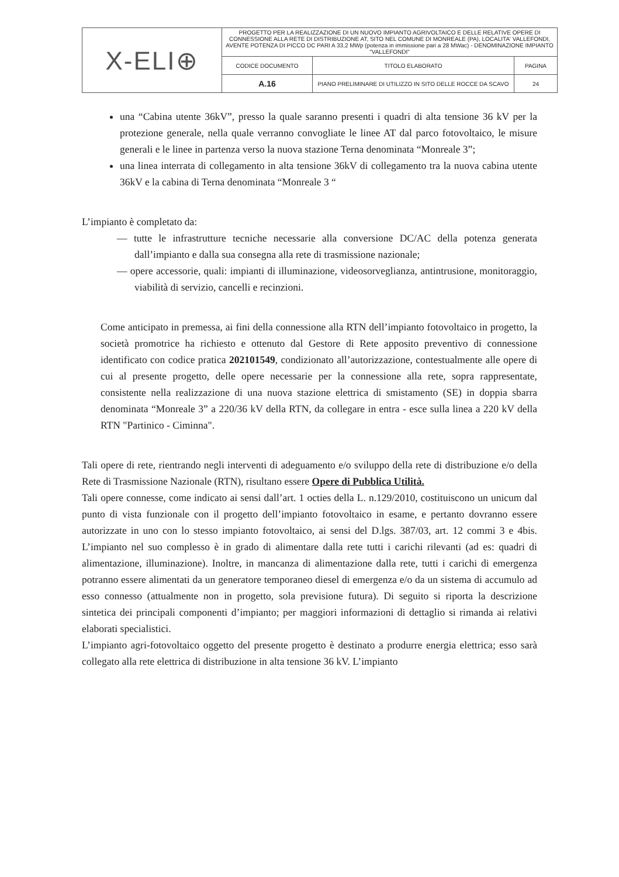| X-ELI⊕ | PROGETTO PER LA REALIZZAZIONE DI UN NUOVO IMPIANTO AGRIVOLTAICO E DELLE RELATIVE OPERE DI CONNESSIONE ALLA RETE DI DISTRIBUZIONE AT, SITO NEL COMUNE DI MONREALE (PA), LOCALITA' VALLEFONDI, AVENTE POTENZA DI PICCO DC PARI A 33,2 MWp (potenza in immissione pari a 28 MWac) - DENOMINAZIONE IMPIANTO "VALLEFONDI" | | |
| | CODICE DOCUMENTO | TITOLO ELABORATO | PAGINA |
| | A.16 | PIANO PRELIMINARE DI UTILIZZO IN SITO DELLE ROCCE DA SCAVO | 24 |
una “Cabina utente 36kV”, presso la quale saranno presenti i quadri di alta tensione 36 kV per la protezione generale, nella quale verranno convogliate le linee AT dal parco fotovoltaico, le misure generali e le linee in partenza verso la nuova stazione Terna denominata “Monreale 3”;
una linea interrata di collegamento in alta tensione 36kV di collegamento tra la nuova cabina utente 36kV e la cabina di Terna denominata “Monreale 3 “
L’impianto è completato da:
— tutte le infrastrutture tecniche necessarie alla conversione DC/AC della potenza generata dall’impianto e dalla sua consegna alla rete di trasmissione nazionale;
— opere accessorie, quali: impianti di illuminazione, videosorveglianza, antintrusione, monitoraggio, viabilità di servizio, cancelli e recinzioni.
Come anticipato in premessa, ai fini della connessione alla RTN dell’impianto fotovoltaico in progetto, la società promotrice ha richiesto e ottenuto dal Gestore di Rete apposito preventivo di connessione identificato con codice pratica 202101549, condizionato all’autorizzazione, contestualmente alle opere di cui al presente progetto, delle opere necessarie per la connessione alla rete, sopra rappresentate, consistente nella realizzazione di una nuova stazione elettrica di smistamento (SE) in doppia sbarra denominata “Monreale 3” a 220/36 kV della RTN, da collegare in entra - esce sulla linea a 220 kV della RTN "Partinico - Ciminna".
Tali opere di rete, rientrando negli interventi di adeguamento e/o sviluppo della rete di distribuzione e/o della Rete di Trasmissione Nazionale (RTN), risultano essere Opere di Pubblica Utilità.
Tali opere connesse, come indicato ai sensi dall’art. 1 octies della L. n.129/2010, costituiscono un unicum dal punto di vista funzionale con il progetto dell’impianto fotovoltaico in esame, e pertanto dovranno essere autorizzate in uno con lo stesso impianto fotovoltaico, ai sensi del D.lgs. 387/03, art. 12 commi 3 e 4bis. L’impianto nel suo complesso è in grado di alimentare dalla rete tutti i carichi rilevanti (ad es: quadri di alimentazione, illuminazione). Inoltre, in mancanza di alimentazione dalla rete, tutti i carichi di emergenza potranno essere alimentati da un generatore temporaneo diesel di emergenza e/o da un sistema di accumulo ad esso connesso (attualmente non in progetto, sola previsione futura). Di seguito si riporta la descrizione sintetica dei principali componenti d’impianto; per maggiori informazioni di dettaglio si rimanda ai relativi elaborati specialistici.
L’impianto agri-fotovoltaico oggetto del presente progetto è destinato a produrre energia elettrica; esso sarà collegato alla rete elettrica di distribuzione in alta tensione 36 kV. L’impianto